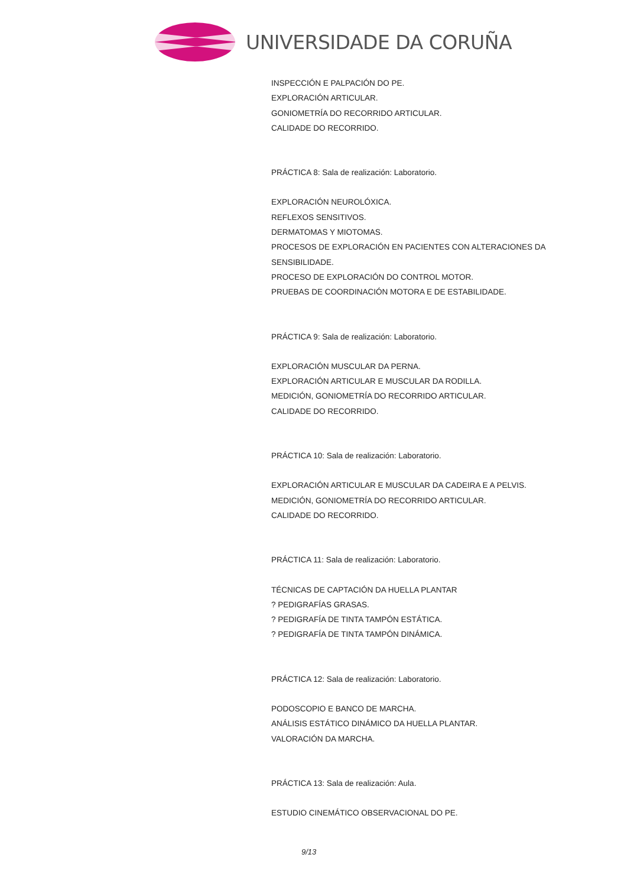UNIVERSIDADE DA CORUÑA
INSPECCIÓN E PALPACIÓN DO PE.
EXPLORACIÓN ARTICULAR.
GONIOMETRÍA DO RECORRIDO ARTICULAR.
CALIDADE DO RECORRIDO.
PRÁCTICA 8: Sala de realización: Laboratorio.
EXPLORACIÓN NEUROLÓXICA.
REFLEXOS SENSITIVOS.
DERMATOMAS Y MIOTOMAS.
PROCESOS DE EXPLORACIÓN EN PACIENTES CON ALTERACIONES DA SENSIBILIDADE.
PROCESO DE EXPLORACIÓN DO CONTROL MOTOR.
PRUEBAS DE COORDINACIÓN MOTORA E DE ESTABILIDADE.
PRÁCTICA 9: Sala de realización: Laboratorio.
EXPLORACIÓN MUSCULAR DA PERNA.
EXPLORACIÓN ARTICULAR E MUSCULAR DA RODILLA.
MEDICIÓN, GONIOMETRÍA DO RECORRIDO ARTICULAR.
CALIDADE DO RECORRIDO.
PRÁCTICA 10: Sala de realización: Laboratorio.
EXPLORACIÓN ARTICULAR E MUSCULAR DA CADEIRA E A PELVIS.
MEDICIÓN, GONIOMETRÍA DO RECORRIDO ARTICULAR.
CALIDADE DO RECORRIDO.
PRÁCTICA 11: Sala de realización: Laboratorio.
TÉCNICAS DE CAPTACIÓN DA HUELLA PLANTAR
? PEDIGRAFÍAS GRASAS.
? PEDIGRAFÍA DE TINTA TAMPÓN ESTÁTICA.
? PEDIGRAFÍA DE TINTA TAMPÓN DINÁMICA.
PRÁCTICA 12: Sala de realización: Laboratorio.
PODOSCOPIO E BANCO DE MARCHA.
ANÁLISIS ESTÁTICO DINÁMICO DA HUELLA PLANTAR.
VALORACIÓN DA MARCHA.
PRÁCTICA 13: Sala de realización: Aula.
ESTUDIO CINEMÁTICO OBSERVACIONAL DO PE.
9/13